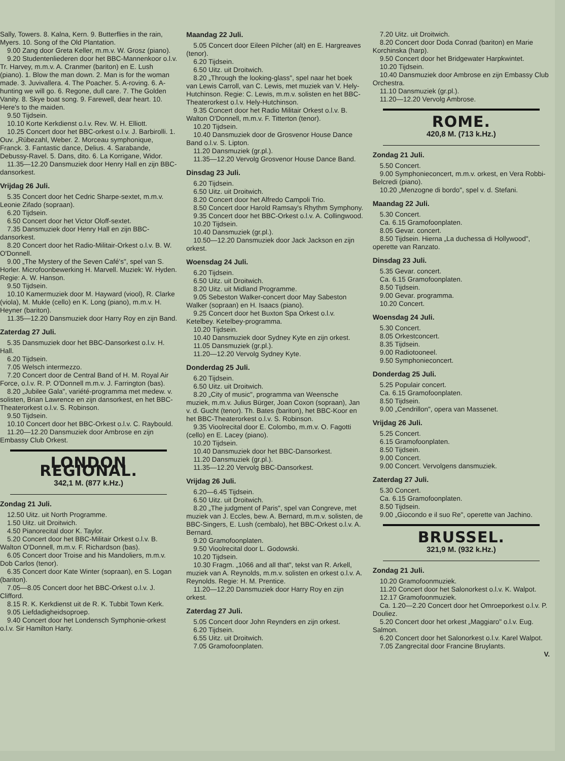Sally, Towers. 8. Kalna, Kern. 9. Butterflies in the rain, Myers. 10. Song of the Old Plantation.
9.00 Zang door Greta Keller, m.m.v. W. Grosz (piano).
9.20 Studentenliederen door het BBC-Mannenkoor o.l.v. Tr. Harvey, m.m.v. A. Cranmer (bariton) en E. Lush (piano). 1. Blow the man down. 2. Man is for the woman made. 3. Juvivallera. 4. The Poacher. 5. A-roving. 6. A-hunting we will go. 6. Regone, dull care. 7. The Golden Vanity. 8. Skye boat song. 9. Farewell, dear heart. 10. Here's to the maiden.
9.50 Tijdsein.
10.10 Korte Kerkdienst o.l.v. Rev. W. H. Elliott.
10.25 Concert door het BBC-orkest o.l.v. J. Barbirolli. 1. Ouv. „Rübezahl, Weber. 2. Morceau symphonique, Franck. 3. Fantastic dance, Delius. 4. Sarabande, Debussy-Ravel. 5. Dans, dito. 6. La Korrigane, Widor.
11.35—12.20 Dansmuziek door Henry Hall en zijn BBC-dansorkest.
Vrijdag 26 Juli.
5.35 Concert door het Cedric Sharpe-sextet, m.m.v. Leonie Zifado (sopraan).
6.20 Tijdsein.
6.50 Concert door het Victor Oloff-sextet.
7.35 Dansmuziek door Henry Hall en zijn BBC-dansorkest.
8.20 Concert door het Radio-Militair-Orkest o.l.v. B. W. O'Donnell.
9.00 „The Mystery of the Seven Café's", spel van S. Horler. Microfoonbewerking H. Marvell. Muziek: W. Hyden. Regie: A. W. Hanson.
9.50 Tijdsein.
10.10 Kamermuziek door M. Hayward (viool), R. Clarke (viola), M. Mukle (cello) en K. Long (piano), m.m.v. H. Heyner (bariton).
11.35—12.20 Dansmuziek door Harry Roy en zijn Band.
Zaterdag 27 Juli.
5.35 Dansmuziek door het BBC-Dansorkest o.l.v. H. Hall.
6.20 Tijdsein.
7.05 Welsch intermezzo.
7.20 Concert door de Central Band of H. M. Royal Air Force, o.l.v. R. P. O'Donnell m.m.v. J. Farrington (bas).
8.20 „Jubilee Gala", variété-programma met medew. v. solisten, Brian Lawrence en zijn dansorkest, en het BBC-Theaterorkest o.l.v. S. Robinson.
9.50 Tijdsein.
10.10 Concert door het BBC-Orkest o.l.v. C. Raybould.
11.20—12.20 Dansmuziek door Ambrose en zijn Embassy Club Orkest.
LONDON REGIONAL.
342,1 M. (877 k.Hz.)
Zondag 21 Juli.
12.50 Uitz. uit North Programme.
1.50 Uitz. uit Droitwich.
4.50 Pianorecital door K. Taylor.
5.20 Concert door het BBC-Militair Orkest o.l.v. B. Walton O'Donnell, m.m.v. F. Richardson (bas).
6.05 Concert door Troise and his Mandoliers, m.m.v. Dob Carlos (tenor).
6.35 Concert door Kate Winter (sopraan), en S. Logan (bariton).
7.05—8.05 Concert door het BBC-Orkest o.l.v. J. Clifford.
8.15 R. K. Kerkdienst uit de R. K. Tubbit Town Kerk.
9.05 Liefdadigheidsoproep.
9.40 Concert door het Londensch Symphonie-orkest o.l.v. Sir Hamilton Harty.
Maandag 22 Juli.
5.05 Concert door Eileen Pilcher (alt) en E. Hargreaves (tenor).
6.20 Tijdsein.
6.50 Uitz. uit Droitwich.
8.20 „Through the looking-glass", spel naar het boek van Lewis Carroll, van C. Lewis, met muziek van V. Hely-Hutchinson. Regie: C. Lewis, m.m.v. solisten en het BBC-Theaterorkest o.l.v. Hely-Hutchinson.
9.35 Concert door het Radio Militair Orkest o.l.v. B. Walton O'Donnell, m.m.v. F. Titterton (tenor).
10.20 Tijdsein.
10.40 Dansmuziek door de Grosvenor House Dance Band o.l.v. S. Lipton.
11.20 Dansmuziek (gr.pl.).
11.35—12.20 Vervolg Grosvenor House Dance Band.
Dinsdag 23 Juli.
6.20 Tijdsein.
6.50 Uitz. uit Droitwich.
8.20 Concert door het Alfredo Campoli Trio.
8.50 Concert door Harold Ramsay's Rhythm Symphony.
9.35 Concert door het BBC-Orkest o.l.v. A. Collingwood.
10.20 Tijdsein.
10.40 Dansmuziek (gr.pl.).
10.50—12.20 Dansmuziek door Jack Jackson en zijn orkest.
Woensdag 24 Juli.
6.20 Tijdsein.
6.50 Uitz. uit Droitwich.
8.20 Uitz. uit Midland Programme.
9.05 Sebeston Walker-concert door May Sabeston Walker (sopraan) en H. Isaacs (piano).
9.25 Concert door het Buxton Spa Orkest o.l.v. Ketelbey. Ketelbey-programma.
10.20 Tijdsein.
10.40 Dansmuziek door Sydney Kyte en zijn orkest.
11.05 Dansmuziek (gr.pl.).
11.20—12.20 Vervolg Sydney Kyte.
Donderdag 25 Juli.
6.20 Tijdsein.
6.50 Uitz. uit Droitwich.
8.20 „City of music", programma van Weensche muziek, m.m.v. Julius Bürger, Joan Coxon (sopraan), Jan v. d. Gucht (tenor). Th. Bates (bariton), het BBC-Koor en het BBC-Theaterorkest o.l.v. S. Robinson.
9.35 Vioolrecital door E. Colombo, m.m.v. O. Fagotti (cello) en E. Lacey (piano).
10.20 Tijdsein.
10.40 Dansmuziek door het BBC-Dansorkest.
11.20 Dansmuziek (gr.pl.).
11.35—12.20 Vervolg BBC-Dansorkest.
Vrijdag 26 Juli.
6.20—6.45 Tijdsein.
6.50 Uitz. uit Droitwich.
8.20 „The judgment of Paris", spel van Congreve, met muziek van J. Eccles, bew. A. Bernard, m.m.v. solisten, de BBC-Singers, E. Lush (cembalo), het BBC-Orkest o.l.v. A. Bernard.
9.20 Gramofoonplaten.
9.50 Vioolrecital door L. Godowski.
10.20 Tijdsein.
10.30 Fragm. „1066 and all that", tekst van R. Arkell, muziek van A. Reynolds, m.m.v. solisten en orkest o.l.v. A. Reynolds. Regie: H. M. Prentice.
11.20—12.20 Dansmuziek door Harry Roy en zijn orkest.
Zaterdag 27 Juli.
5.05 Concert door John Reynders en zijn orkest.
6.20 Tijdsein.
6.55 Uitz. uit Droitwich.
7.05 Gramofoonplaten.
7.20 Uitz. uit Droitwich.
8.20 Concert door Doda Conrad (bariton) en Marie Korchinska (harp).
9.50 Concert door het Bridgewater Harpkwintet.
10.20 Tijdsein.
10.40 Dansmuziek door Ambrose en zijn Embassy Club Orchestra.
11.10 Dansmuziek (gr.pl.).
11.20—12.20 Vervolg Ambrose.
ROME.
420,8 M. (713 k.Hz.)
Zondag 21 Juli.
5.50 Concert.
9.00 Symphonieconcert, m.m.v. orkest, en Vera Robbi-Belcredi (piano).
10.20 „Menzogne di bordo", spel v. d. Stefani.
Maandag 22 Juli.
5.30 Concert.
Ca. 6.15 Gramofoonplaten.
8.05 Gevar. concert.
8.50 Tijdsein. Hierna „La duchessa di Hollywood", operette van Ranzato.
Dinsdag 23 Juli.
5.35 Gevar. concert.
Ca. 6.15 Gramofoonplaten.
8.50 Tijdsein.
9.00 Gevar. programma.
10.20 Concert.
Woensdag 24 Juli.
5.30 Concert.
8.05 Orkestconcert.
8.35 Tijdsein.
9.00 Radiotooneel.
9.50 Symphonieconcert.
Donderdag 25 Juli.
5.25 Populair concert.
Ca. 6.15 Gramofoonplaten.
8.50 Tijdsein.
9.00 „Cendrillon", opera van Massenet.
Vrijdag 26 Juli.
5.25 Concert.
6.15 Gramofoonplaten.
8.50 Tijdsein.
9.00 Concert.
9.00 Concert. Vervolgens dansmuziek.
Zaterdag 27 Juli.
5.30 Concert.
Ca. 6.15 Gramofoonplaten.
8.50 Tijdsein.
9.00 „Giocondo e il suo Re", operette van Jachino.
BRUSSEL.
321,9 M. (932 k.Hz.)
Zondag 21 Juli.
10.20 Gramofoonmuziek.
11.20 Concert door het Salonorkest o.l.v. K. Walpot.
12.17 Gramofoonmuziek.
Ca. 1.20—2.20 Concert door het Omroeporkest o.l.v. P. Douliez.
5.20 Concert door het orkest „Maggiaro" o.l.v. Eug. Salmon.
6.20 Concert door het Salonorkest o.l.v. Karel Walpot.
7.05 Zangrecital door Francine Bruylants.
V.